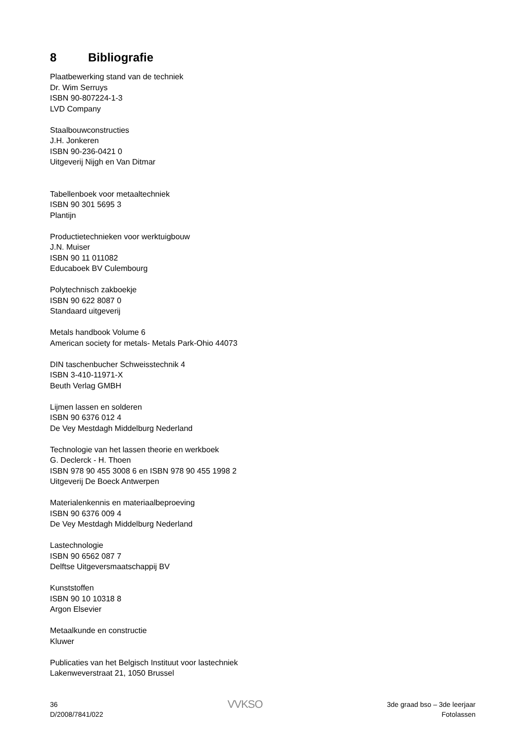8 Bibliografie
Plaatbewerking stand van de techniek
Dr. Wim Serruys
ISBN 90-807224-1-3
LVD Company
Staalbouwconstructies
J.H. Jonkeren
ISBN 90-236-0421 0
Uitgeverij Nijgh en Van Ditmar
Tabellenboek voor metaaltechniek
ISBN 90 301 5695 3
Plantijn
Productietechnieken voor werktuigbouw
J.N. Muiser
ISBN 90 11 011082
Educaboek BV Culembourg
Polytechnisch zakboekje
ISBN 90 622 8087 0
Standaard uitgeverij
Metals handbook Volume 6
American society for metals- Metals Park-Ohio 44073
DIN taschenbucher Schweisstechnik 4
ISBN 3-410-11971-X
Beuth Verlag GMBH
Lijmen lassen en solderen
ISBN 90 6376 012 4
De Vey Mestdagh Middelburg Nederland
Technologie van het lassen theorie en werkboek
G. Declerck - H. Thoen
ISBN 978 90 455 3008 6 en ISBN 978 90 455 1998 2
Uitgeverij De Boeck Antwerpen
Materialenkennis en materiaalbeproeving
ISBN 90 6376 009 4
De Vey Mestdagh Middelburg Nederland
Lastechnologie
ISBN 90 6562 087 7
Delftse Uitgeversmaatschappij BV
Kunststoffen
ISBN 90 10 10318 8
Argon Elsevier
Metaalkunde en constructie
Kluwer
Publicaties van het Belgisch Instituut voor lastechniek
Lakenweverstraat 21, 1050 Brussel
36
D/2008/7841/022
VVKSO
3de graad bso – 3de leerjaar
Fotolassen